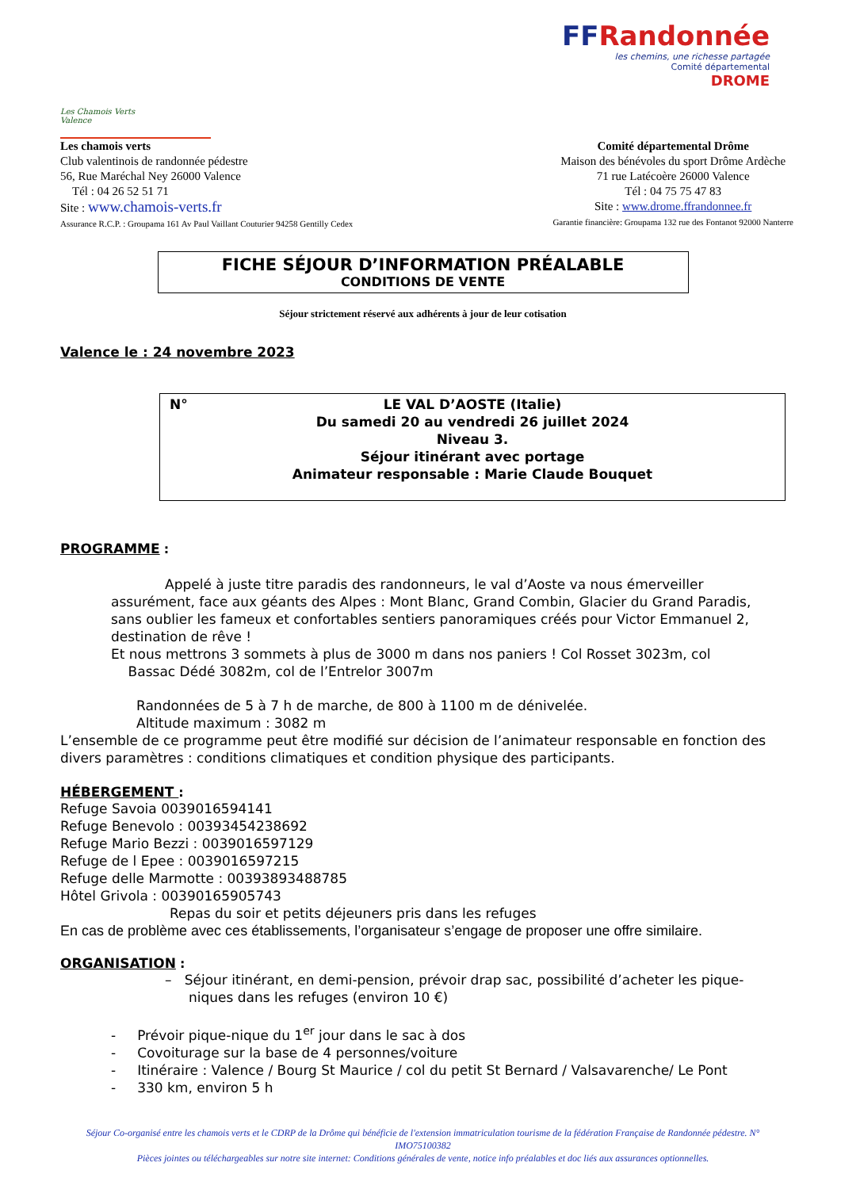Les Chamois Verts
Valence
FFRandonnée
les chemins, une richesse partagée
Comité départemental
DROME
Les chamois verts
Club valentinois de randonnée pédestre
56, Rue Maréchal Ney 26000 Valence
Tél : 04 26 52 51 71
Site : www.chamois-verts.fr
Assurance R.C.P. : Groupama 161 Av Paul Vaillant Couturier 94258 Gentilly Cedex
Comité départemental Drôme
Maison des bénévoles du sport Drôme Ardèche
71 rue Latécoère 26000 Valence
Tél : 04 75 75 47 83
Site : www.drome.ffrandonnee.fr
Garantie financière: Groupama 132 rue des Fontanot 92000 Nanterre
FICHE SÉJOUR D’INFORMATION PRÉALABLE
CONDITIONS DE VENTE
Séjour strictement réservé aux adhérents à jour de leur cotisation
Valence le : 24 novembre 2023
N°
LE VAL D’AOSTE (Italie)
Du samedi 20 au vendredi 26 juillet 2024
Niveau 3.
Séjour itinérant avec portage
Animateur responsable : Marie Claude Bouquet
PROGRAMME :
Appelé à juste titre paradis des randonneurs, le val d’Aoste va nous émerveiller assurément, face aux géants des Alpes : Mont Blanc, Grand Combin, Glacier du Grand Paradis, sans oublier les fameux et confortables sentiers panoramiques créés pour Victor Emmanuel 2, destination de rêve !
Et nous mettrons 3 sommets à plus de 3000 m dans nos paniers ! Col Rosset 3023m, col
Bassac Dédé 3082m, col de l’Entrelor 3007m
Randonnées de 5 à 7 h de marche, de 800 à 1100 m de dénivelée.
Altitude maximum : 3082 m
L’ensemble de ce programme peut être modifié sur décision de l’animateur responsable en fonction des divers paramètres : conditions climatiques et condition physique des participants.
HÉBERGEMENT :
Refuge Savoia 0039016594141
Refuge Benevolo : 00393454238692
Refuge Mario Bezzi : 0039016597129
Refuge de l Epee : 0039016597215
Refuge delle Marmotte : 00393893488785
Hôtel Grivola : 00390165905743
Repas du soir et petits déjeuners pris dans les refuges
En cas de problème avec ces établissements, l’organisateur s’engage de proposer une offre similaire.
ORGANISATION :
– Séjour itinérant, en demi-pension, prévoir drap sac, possibilité d’acheter les pique-niques dans les refuges (environ 10 €)
- Prévoir pique-nique du 1<sup>er</sup> jour dans le sac à dos
- Covoiturage sur la base de 4 personnes/voiture
- Itinéraire : Valence / Bourg St Maurice / col du petit St Bernard / Valsavarenche/ Le Pont
- 330 km, environ 5 h
Séjour Co-organisé entre les chamois verts et le CDRP de la Drôme qui bénéficie de l'extension immatriculation tourisme de la fédération Française de Randonnée pédestre. N° IMO75100382
Pièces jointes ou téléchargeables sur notre site internet: Conditions générales de vente, notice info préalables et doc liés aux assurances optionnelles.